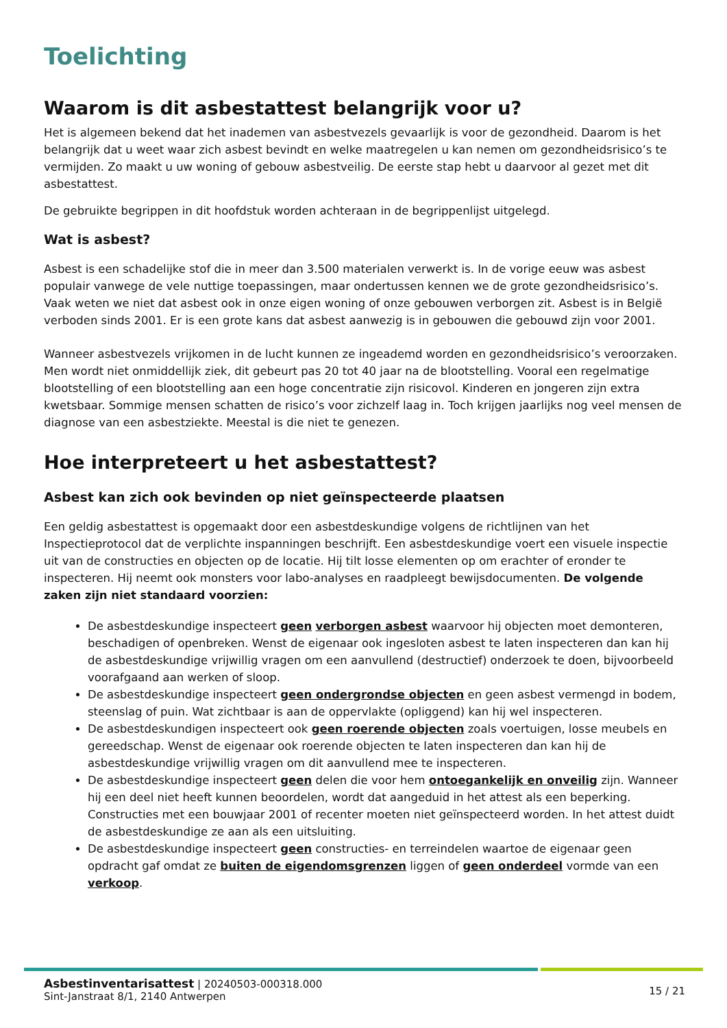Toelichting
Waarom is dit asbestattest belangrijk voor u?
Het is algemeen bekend dat het inademen van asbestvezels gevaarlijk is voor de gezondheid. Daarom is het belangrijk dat u weet waar zich asbest bevindt en welke maatregelen u kan nemen om gezondheidsrisico’s te vermijden. Zo maakt u uw woning of gebouw asbestveilig. De eerste stap hebt u daarvoor al gezet met dit asbestattest.
De gebruikte begrippen in dit hoofdstuk worden achteraan in de begrippenlijst uitgelegd.
Wat is asbest?
Asbest is een schadelijke stof die in meer dan 3.500 materialen verwerkt is. In de vorige eeuw was asbest populair vanwege de vele nuttige toepassingen, maar ondertussen kennen we de grote gezondheidsrisico’s. Vaak weten we niet dat asbest ook in onze eigen woning of onze gebouwen verborgen zit. Asbest is in België verboden sinds 2001. Er is een grote kans dat asbest aanwezig is in gebouwen die gebouwd zijn voor 2001.
Wanneer asbestvezels vrijkomen in de lucht kunnen ze ingeademd worden en gezondheidsrisico’s veroorzaken. Men wordt niet onmiddellijk ziek, dit gebeurt pas 20 tot 40 jaar na de blootstelling. Vooral een regelmatige blootstelling of een blootstelling aan een hoge concentratie zijn risicovol. Kinderen en jongeren zijn extra kwetsbaar. Sommige mensen schatten de risico’s voor zichzelf laag in. Toch krijgen jaarlijks nog veel mensen de diagnose van een asbestziekte. Meestal is die niet te genezen.
Hoe interpreteert u het asbestattest?
Asbest kan zich ook bevinden op niet geïnspecteerde plaatsen
Een geldig asbestattest is opgemaakt door een asbestdeskundige volgens de richtlijnen van het Inspectieprotocol dat de verplichte inspanningen beschrijft. Een asbestdeskundige voert een visuele inspectie uit van de constructies en objecten op de locatie. Hij tilt losse elementen op om erachter of eronder te inspecteren. Hij neemt ook monsters voor labo-analyses en raadpleegt bewijsdocumenten. De volgende zaken zijn niet standaard voorzien:
De asbestdeskundige inspecteert geen verborgen asbest waarvoor hij objecten moet demonteren, beschadigen of openbreken. Wenst de eigenaar ook ingesloten asbest te laten inspecteren dan kan hij de asbestdeskundige vrijwillig vragen om een aanvullend (destructief) onderzoek te doen, bijvoorbeeld voorafgaand aan werken of sloop.
De asbestdeskundige inspecteert geen ondergrondse objecten en geen asbest vermengd in bodem, steenslag of puin. Wat zichtbaar is aan de oppervlakte (opliggend) kan hij wel inspecteren.
De asbestdeskundigen inspecteert ook geen roerende objecten zoals voertuigen, losse meubels en gereedschap. Wenst de eigenaar ook roerende objecten te laten inspecteren dan kan hij de asbestdeskundige vrijwillig vragen om dit aanvullend mee te inspecteren.
De asbestdeskundige inspecteert geen delen die voor hem ontoegankelijk en onveilig zijn. Wanneer hij een deel niet heeft kunnen beoordelen, wordt dat aangeduid in het attest als een beperking. Constructies met een bouwjaar 2001 of recenter moeten niet geïnspecteerd worden. In het attest duidt de asbestdeskundige ze aan als een uitsluiting.
De asbestdeskundige inspecteert geen constructies- en terreindelen waartoe de eigenaar geen opdracht gaf omdat ze buiten de eigendomsgrenzen liggen of geen onderdeel vormde van een verkoop.
Asbestinventarisattest | 20240503-000318.000
Sint-Janstraat 8/1, 2140 Antwerpen
15 / 21